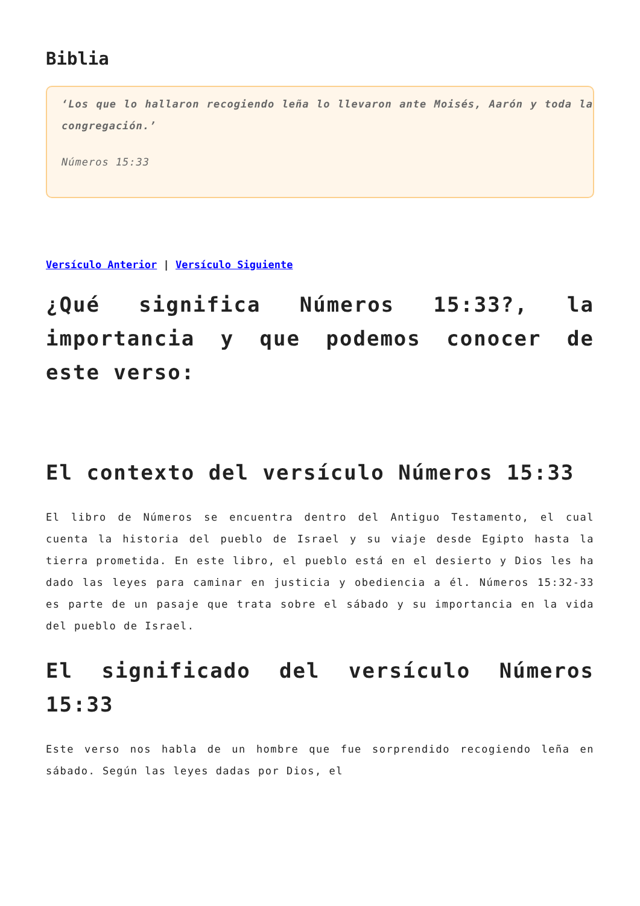Biblia
‘Los que lo hallaron recogiendo leña lo llevaron ante Moisés, Aarón y toda la congregación.’
Números 15:33
Versículo Anterior | Versículo Siguiente
¿Qué significa Números 15:33?, la importancia y que podemos conocer de este verso:
El contexto del versículo Números 15:33
El libro de Números se encuentra dentro del Antiguo Testamento, el cual cuenta la historia del pueblo de Israel y su viaje desde Egipto hasta la tierra prometida. En este libro, el pueblo está en el desierto y Dios les ha dado las leyes para caminar en justicia y obediencia a él. Números 15:32-33 es parte de un pasaje que trata sobre el sábado y su importancia en la vida del pueblo de Israel.
El significado del versículo Números 15:33
Este verso nos habla de un hombre que fue sorprendido recogiendo leña en sábado. Según las leyes dadas por Dios, el